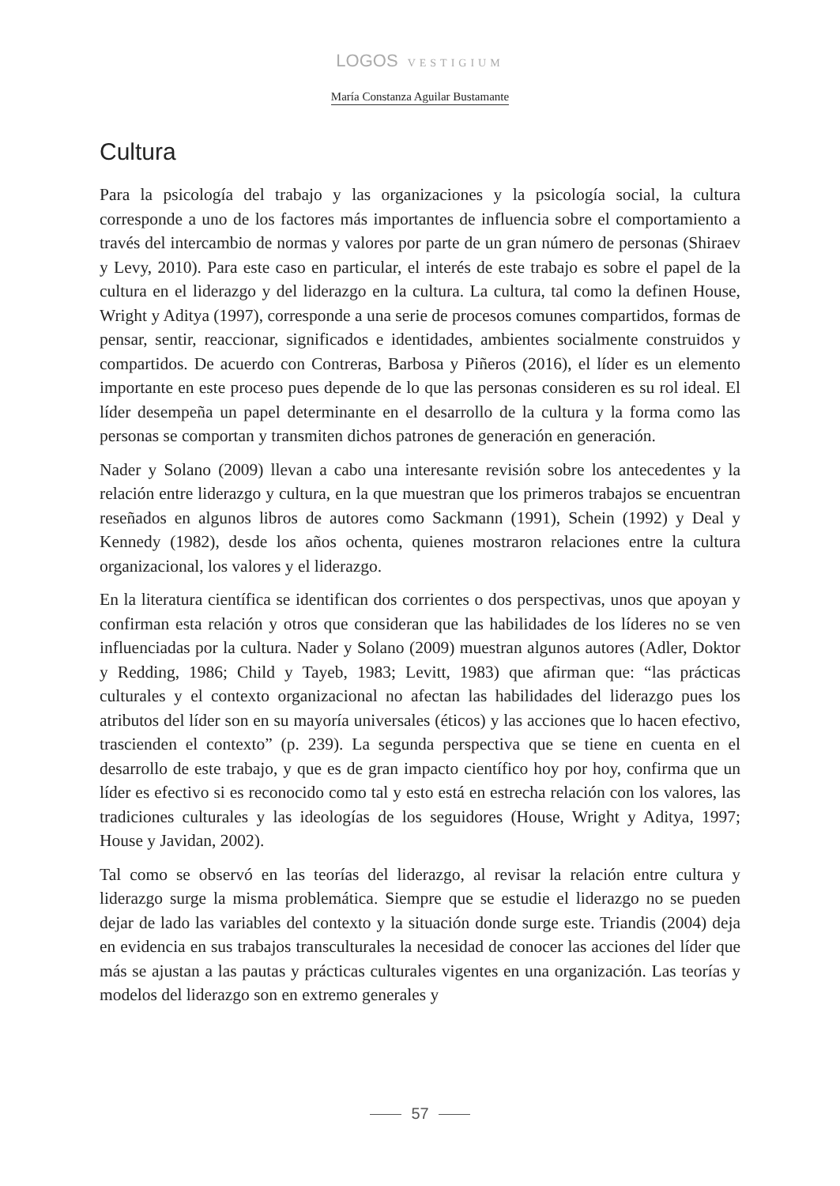LOGOS VESTIGIUM
María Constanza Aguilar Bustamante
Cultura
Para la psicología del trabajo y las organizaciones y la psicología social, la cultura corresponde a uno de los factores más importantes de influencia sobre el comportamiento a través del intercambio de normas y valores por parte de un gran número de personas (Shiraev y Levy, 2010). Para este caso en particular, el interés de este trabajo es sobre el papel de la cultura en el liderazgo y del liderazgo en la cultura. La cultura, tal como la definen House, Wright y Aditya (1997), corresponde a una serie de procesos comunes compartidos, formas de pensar, sentir, reaccionar, significados e identidades, ambientes socialmente construidos y compartidos. De acuerdo con Contreras, Barbosa y Piñeros (2016), el líder es un elemento importante en este proceso pues depende de lo que las personas consideren es su rol ideal. El líder desempeña un papel determinante en el desarrollo de la cultura y la forma como las personas se comportan y transmiten dichos patrones de generación en generación.
Nader y Solano (2009) llevan a cabo una interesante revisión sobre los antecedentes y la relación entre liderazgo y cultura, en la que muestran que los primeros trabajos se encuentran reseñados en algunos libros de autores como Sackmann (1991), Schein (1992) y Deal y Kennedy (1982), desde los años ochenta, quienes mostraron relaciones entre la cultura organizacional, los valores y el liderazgo.
En la literatura científica se identifican dos corrientes o dos perspectivas, unos que apoyan y confirman esta relación y otros que consideran que las habilidades de los líderes no se ven influenciadas por la cultura. Nader y Solano (2009) muestran algunos autores (Adler, Doktor y Redding, 1986; Child y Tayeb, 1983; Levitt, 1983) que afirman que: “las prácticas culturales y el contexto organizacional no afectan las habilidades del liderazgo pues los atributos del líder son en su mayoría universales (éticos) y las acciones que lo hacen efectivo, trascienden el contexto” (p. 239). La segunda perspectiva que se tiene en cuenta en el desarrollo de este trabajo, y que es de gran impacto científico hoy por hoy, confirma que un líder es efectivo si es reconocido como tal y esto está en estrecha relación con los valores, las tradiciones culturales y las ideologías de los seguidores (House, Wright y Aditya, 1997; House y Javidan, 2002).
Tal como se observó en las teorías del liderazgo, al revisar la relación entre cultura y liderazgo surge la misma problemática. Siempre que se estudie el liderazgo no se pueden dejar de lado las variables del contexto y la situación donde surge este. Triandis (2004) deja en evidencia en sus trabajos transculturales la necesidad de conocer las acciones del líder que más se ajustan a las pautas y prácticas culturales vigentes en una organización. Las teorías y modelos del liderazgo son en extremo generales y
57